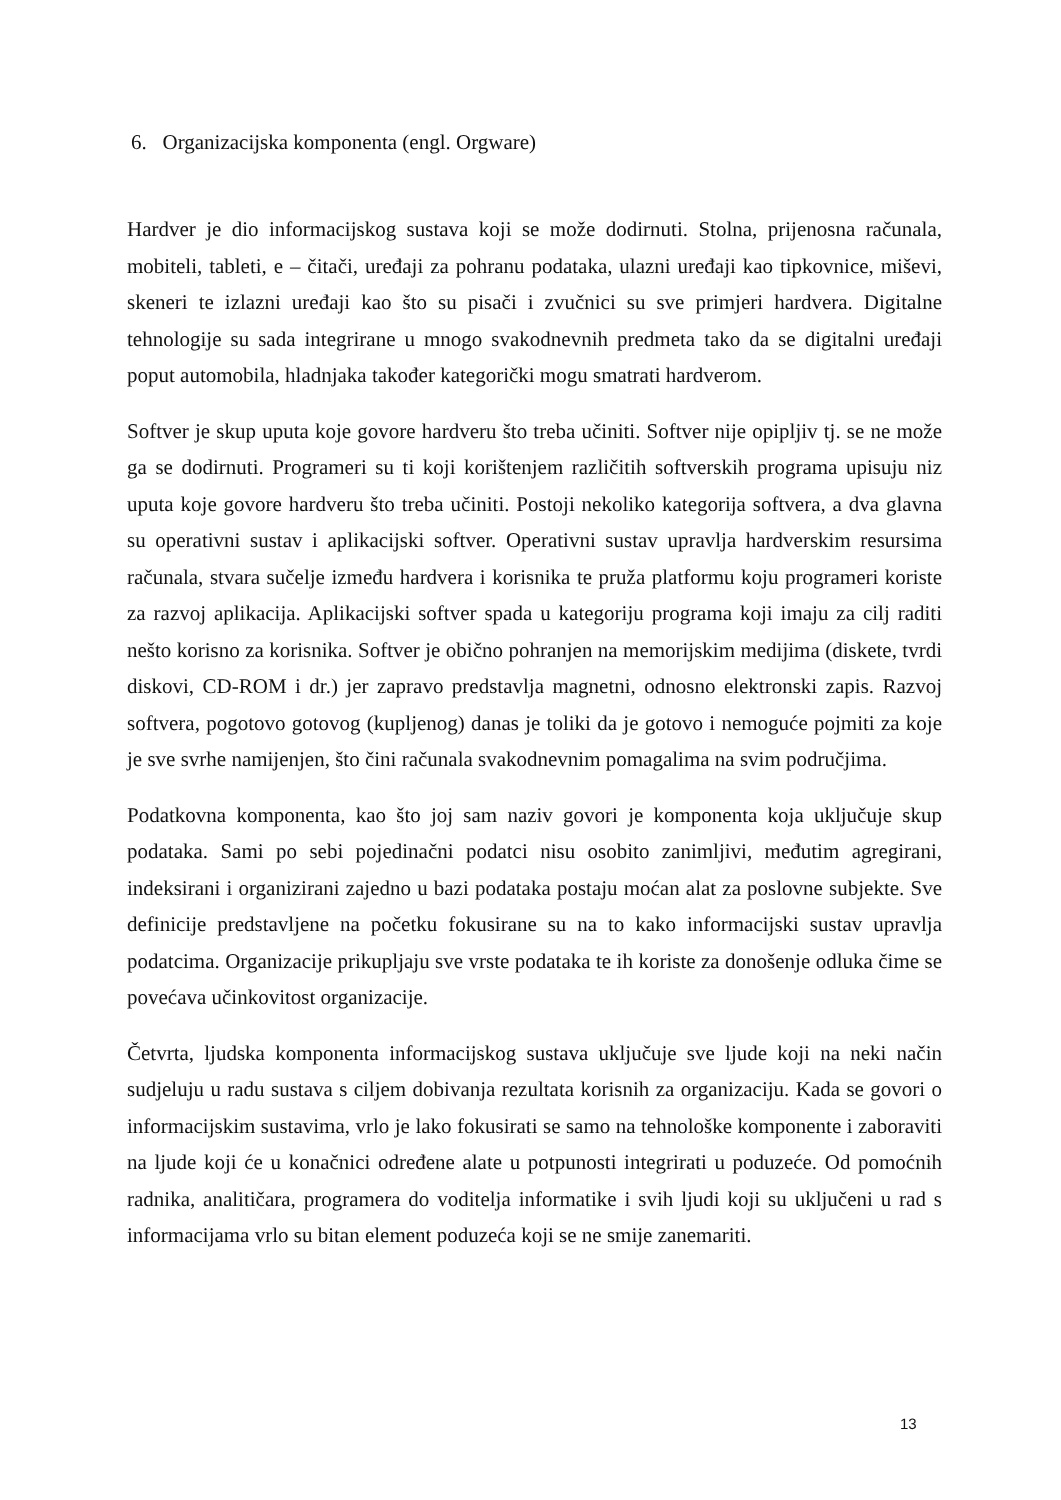6. Organizacijska komponenta (engl. Orgware)
Hardver je dio informacijskog sustava koji se može dodirnuti. Stolna, prijenosna računala, mobiteli, tableti, e – čitači, uređaji za pohranu podataka, ulazni uređaji kao tipkovnice, miševi, skeneri te izlazni uređaji kao što su pisači i zvučnici su sve primjeri hardvera. Digitalne tehnologije su sada integrirane u mnogo svakodnevnih predmeta tako da se digitalni uređaji poput automobila, hladnjaka također kategorički mogu smatrati hardverom.
Softver je skup uputa koje govore hardveru što treba učiniti. Softver nije opipljiv tj. se ne može ga se dodirnuti. Programeri su ti koji korištenjem različitih softverskih programa upisuju niz uputa koje govore hardveru što treba učiniti. Postoji nekoliko kategorija softvera, a dva glavna su operativni sustav i aplikacijski softver. Operativni sustav upravlja hardverskim resursima računala, stvara sučelje između hardvera i korisnika te pruža platformu koju programeri koriste za razvoj aplikacija. Aplikacijski softver spada u kategoriju programa koji imaju za cilj raditi nešto korisno za korisnika. Softver je obično pohranjen na memorijskim medijima (diskete, tvrdi diskovi, CD-ROM i dr.) jer zapravo predstavlja magnetni, odnosno elektronski zapis. Razvoj softvera, pogotovo gotovog (kupljenog) danas je toliki da je gotovo i nemoguće pojmiti za koje je sve svrhe namijenjen, što čini računala svakodnevnim pomagalima na svim područjima.
Podatkovna komponenta, kao što joj sam naziv govori je komponenta koja uključuje skup podataka. Sami po sebi pojedinačni podatci nisu osobito zanimljivi, međutim agregirani, indeksirani i organizirani zajedno u bazi podataka postaju moćan alat za poslovne subjekte. Sve definicije predstavljene na početku fokusirane su na to kako informacijski sustav upravlja podatcima. Organizacije prikupljaju sve vrste podataka te ih koriste za donošenje odluka čime se povećava učinkovitost organizacije.
Četvrta, ljudska komponenta informacijskog sustava uključuje sve ljude koji na neki način sudjeluju u radu sustava s ciljem dobivanja rezultata korisnih za organizaciju. Kada se govori o informacijskim sustavima, vrlo je lako fokusirati se samo na tehnološke komponente i zaboraviti na ljude koji će u konačnici određene alate u potpunosti integrirati u poduzeće. Od pomoćnih radnika, analitičara, programera do voditelja informatike i svih ljudi koji su uključeni u rad s informacijama vrlo su bitan element poduzeća koji se ne smije zanemariti.
13